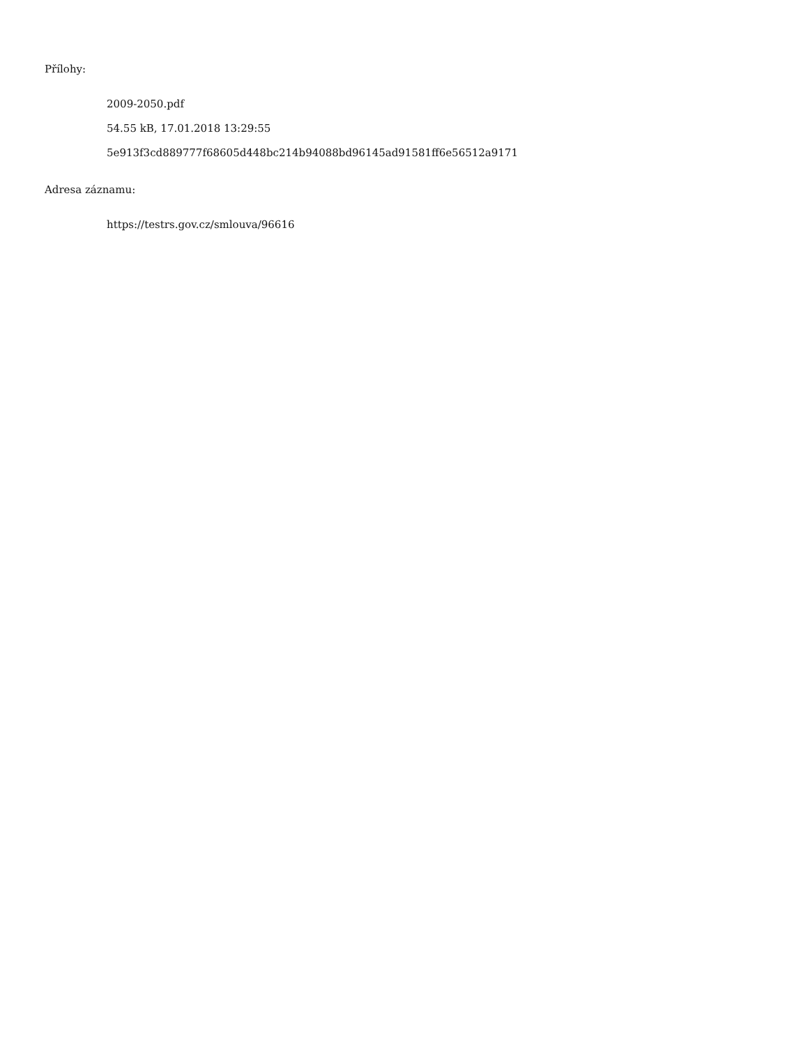Přílohy:
2009-2050.pdf
54.55 kB, 17.01.2018 13:29:55
5e913f3cd889777f68605d448bc214b94088bd96145ad91581ff6e56512a9171
Adresa záznamu:
https://testrs.gov.cz/smlouva/96616